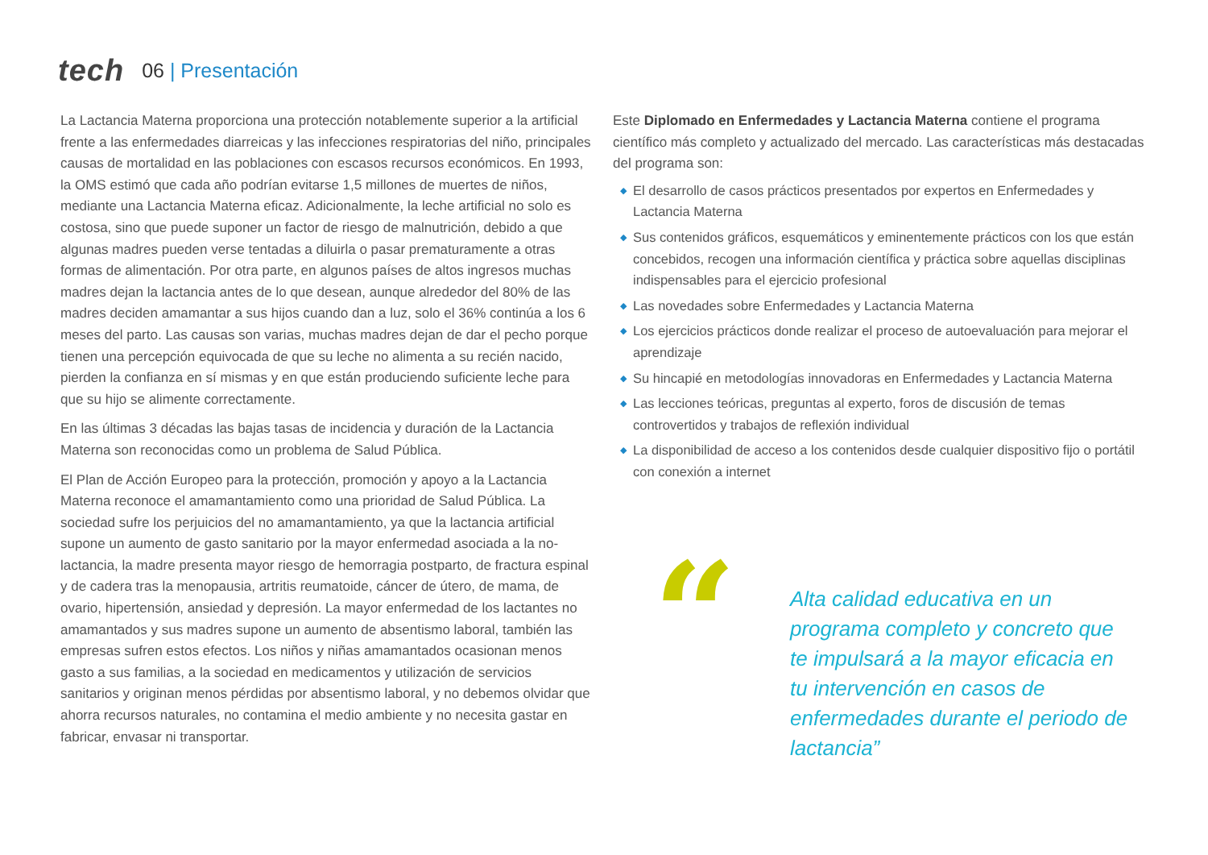tech
06 | Presentación
La Lactancia Materna proporciona una protección notablemente superior a la artificial frente a las enfermedades diarreicas y las infecciones respiratorias del niño, principales causas de mortalidad en las poblaciones con escasos recursos económicos. En 1993, la OMS estimó que cada año podrían evitarse 1,5 millones de muertes de niños, mediante una Lactancia Materna eficaz. Adicionalmente, la leche artificial no solo es costosa, sino que puede suponer un factor de riesgo de malnutrición, debido a que algunas madres pueden verse tentadas a diluirla o pasar prematuramente a otras formas de alimentación. Por otra parte, en algunos países de altos ingresos muchas madres dejan la lactancia antes de lo que desean, aunque alrededor del 80% de las madres deciden amamantar a sus hijos cuando dan a luz, solo el 36% continúa a los 6 meses del parto. Las causas son varias, muchas madres dejan de dar el pecho porque tienen una percepción equivocada de que su leche no alimenta a su recién nacido, pierden la confianza en sí mismas y en que están produciendo suficiente leche para que su hijo se alimente correctamente.
En las últimas 3 décadas las bajas tasas de incidencia y duración de la Lactancia Materna son reconocidas como un problema de Salud Pública.
El Plan de Acción Europeo para la protección, promoción y apoyo a la Lactancia Materna reconoce el amamantamiento como una prioridad de Salud Pública. La sociedad sufre los perjuicios del no amamantamiento, ya que la lactancia artificial supone un aumento de gasto sanitario por la mayor enfermedad asociada a la no-lactancia, la madre presenta mayor riesgo de hemorragia postparto, de fractura espinal y de cadera tras la menopausia, artritis reumatoide, cáncer de útero, de mama, de ovario, hipertensión, ansiedad y depresión. La mayor enfermedad de los lactantes no amamantados y sus madres supone un aumento de absentismo laboral, también las empresas sufren estos efectos. Los niños y niñas amamantados ocasionan menos gasto a sus familias, a la sociedad en medicamentos y utilización de servicios sanitarios y originan menos pérdidas por absentismo laboral, y no debemos olvidar que ahorra recursos naturales, no contamina el medio ambiente y no necesita gastar en fabricar, envasar ni transportar.
Este Diplomado en Enfermedades y Lactancia Materna contiene el programa científico más completo y actualizado del mercado. Las características más destacadas del programa son:
◆ El desarrollo de casos prácticos presentados por expertos en Enfermedades y Lactancia Materna
◆ Sus contenidos gráficos, esquemáticos y eminentemente prácticos con los que están concebidos, recogen una información científica y práctica sobre aquellas disciplinas indispensables para el ejercicio profesional
◆ Las novedades sobre Enfermedades y Lactancia Materna
◆ Los ejercicios prácticos donde realizar el proceso de autoevaluación para mejorar el aprendizaje
◆ Su hincapié en metodologías innovadoras en Enfermedades y Lactancia Materna
◆ Las lecciones teóricas, preguntas al experto, foros de discusión de temas controvertidos y trabajos de reflexión individual
◆ La disponibilidad de acceso a los contenidos desde cualquier dispositivo fijo o portátil con conexión a internet
“
Alta calidad educativa en un programa completo y concreto que te impulsará a la mayor eficacia en tu intervención en casos de enfermedades durante el periodo de lactancia”